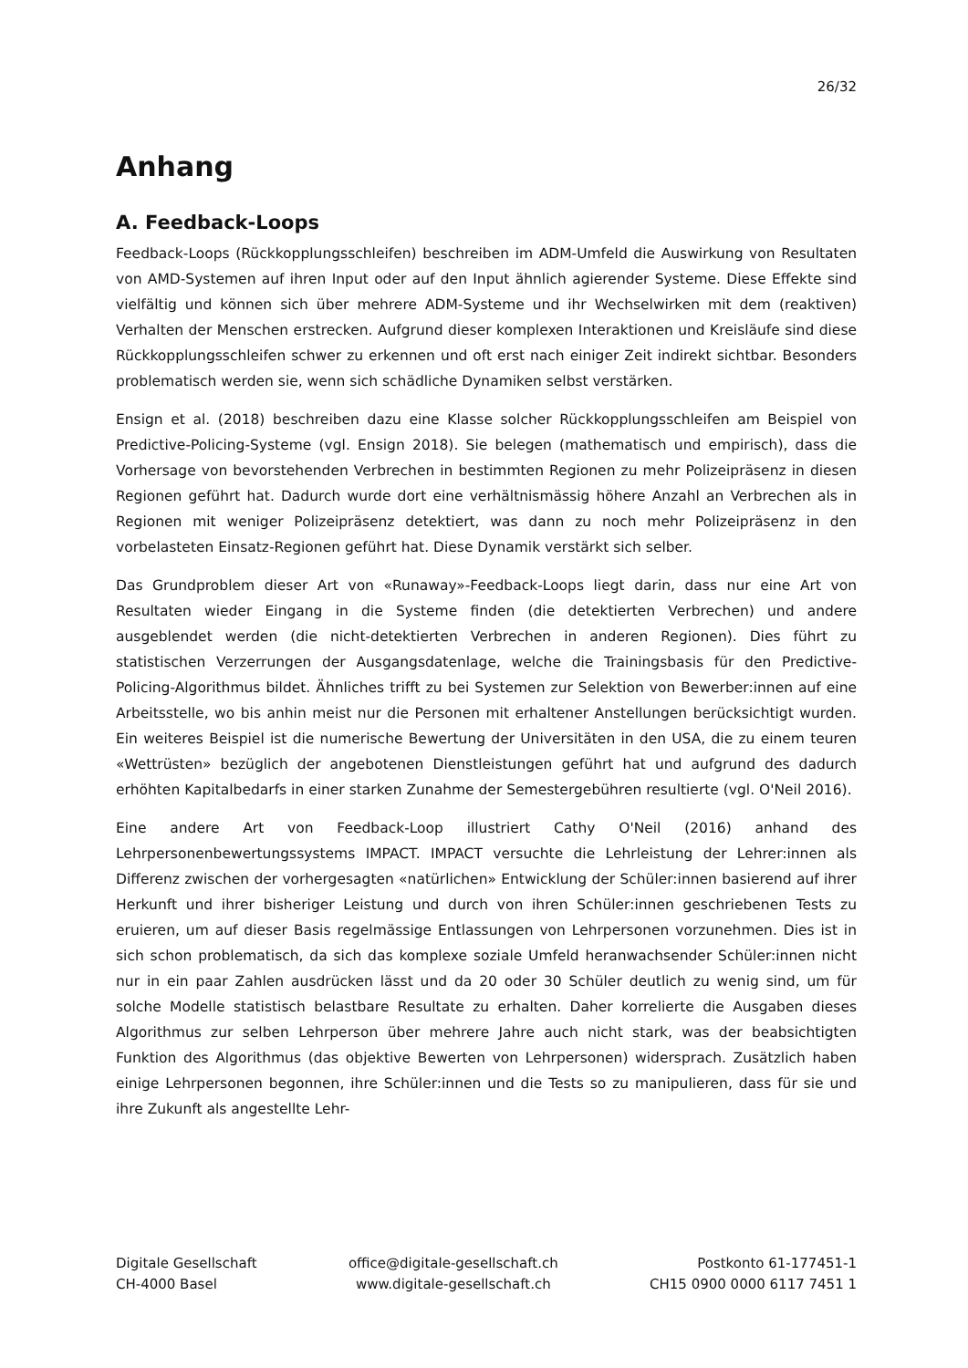26/32
Anhang
A. Feedback-Loops
Feedback-Loops (Rückkopplungsschleifen) beschreiben im ADM-Umfeld die Auswirkung von Resultaten von AMD-Systemen auf ihren Input oder auf den Input ähnlich agierender Systeme. Diese Effekte sind vielfältig und können sich über mehrere ADM-Systeme und ihr Wechselwirken mit dem (reaktiven) Verhalten der Menschen erstrecken. Aufgrund dieser komplexen Interaktionen und Kreisläufe sind diese Rückkopplungsschleifen schwer zu erkennen und oft erst nach einiger Zeit indirekt sichtbar. Besonders problematisch werden sie, wenn sich schädliche Dynamiken selbst verstärken.
Ensign et al. (2018) beschreiben dazu eine Klasse solcher Rückkopplungsschleifen am Beispiel von Predictive-Policing-Systeme (vgl. Ensign 2018). Sie belegen (mathematisch und empirisch), dass die Vorhersage von bevorstehenden Verbrechen in bestimmten Regionen zu mehr Polizeipräsenz in diesen Regionen geführt hat. Dadurch wurde dort eine verhältnismässig höhere Anzahl an Verbrechen als in Regionen mit weniger Polizeipräsenz detektiert, was dann zu noch mehr Polizeipräsenz in den vorbelasteten Einsatz-Regionen geführt hat. Diese Dynamik verstärkt sich selber.
Das Grundproblem dieser Art von «Runaway»-Feedback-Loops liegt darin, dass nur eine Art von Resultaten wieder Eingang in die Systeme finden (die detektierten Verbrechen) und andere ausgeblendet werden (die nicht-detektierten Verbrechen in anderen Regionen). Dies führt zu statistischen Verzerrungen der Ausgangsdatenlage, welche die Trainingsbasis für den Predictive-Policing-Algorithmus bildet. Ähnliches trifft zu bei Systemen zur Selektion von Bewerber:innen auf eine Arbeitsstelle, wo bis anhin meist nur die Personen mit erhaltener Anstellungen berücksichtigt wurden. Ein weiteres Beispiel ist die numerische Bewertung der Universitäten in den USA, die zu einem teuren «Wettrüsten» bezüglich der angebotenen Dienstleistungen geführt hat und aufgrund des dadurch erhöhten Kapitalbedarfs in einer starken Zunahme der Semestergebühren resultierte (vgl. O'Neil 2016).
Eine andere Art von Feedback-Loop illustriert Cathy O'Neil (2016) anhand des Lehrpersonenbewertungssystems IMPACT. IMPACT versuchte die Lehrleistung der Lehrer:innen als Differenz zwischen der vorhergesagten «natürlichen» Entwicklung der Schüler:innen basierend auf ihrer Herkunft und ihrer bisheriger Leistung und durch von ihren Schüler:innen geschriebenen Tests zu eruieren, um auf dieser Basis regelmässige Entlassungen von Lehrpersonen vorzunehmen. Dies ist in sich schon problematisch, da sich das komplexe soziale Umfeld heranwachsender Schüler:innen nicht nur in ein paar Zahlen ausdrücken lässt und da 20 oder 30 Schüler deutlich zu wenig sind, um für solche Modelle statistisch belastbare Resultate zu erhalten. Daher korrelierte die Ausgaben dieses Algorithmus zur selben Lehrperson über mehrere Jahre auch nicht stark, was der beabsichtigten Funktion des Algorithmus (das objektive Bewerten von Lehrpersonen) widersprach. Zusätzlich haben einige Lehrpersonen begonnen, ihre Schüler:innen und die Tests so zu manipulieren, dass für sie und ihre Zukunft als angestellte Lehr-
Digitale Gesellschaft
CH-4000 Basel
office@digitale-gesellschaft.ch
www.digitale-gesellschaft.ch
Postkonto 61-177451-1
CH15 0900 0000 6117 7451 1